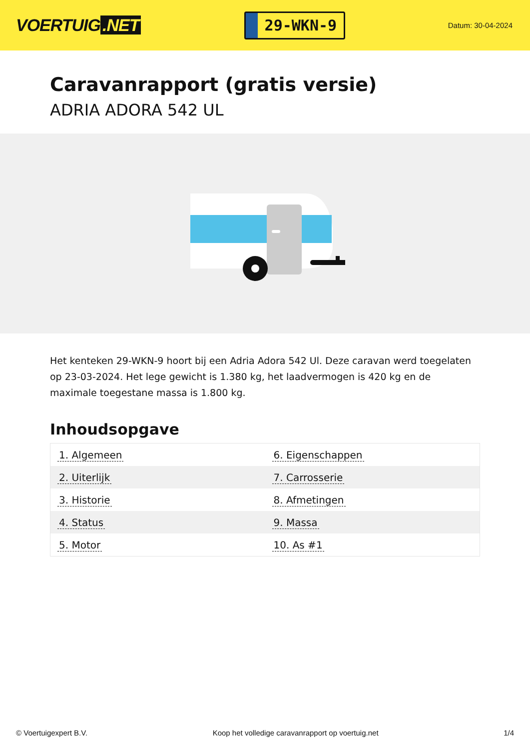VOERTUIG.NET
29-WKN-9
Datum: 30-04-2024
Caravanrapport (gratis versie)
ADRIA ADORA 542 UL
Het kenteken 29-WKN-9 hoort bij een Adria Adora 542 Ul. Deze caravan werd toegelaten op 23-03-2024. Het lege gewicht is 1.380 kg, het laadvermogen is 420 kg en de maximale toegestane massa is 1.800 kg.
Inhoudsopgave
| 1. Algemeen | 6. Eigenschappen |
| 2. Uiterlijk | 7. Carrosserie |
| 3. Historie | 8. Afmetingen |
| 4. Status | 9. Massa |
| 5. Motor | 10. As #1 |
© Voertuigexpert B.V. Koop het volledige caravanrapport op voertuig.net 1/4